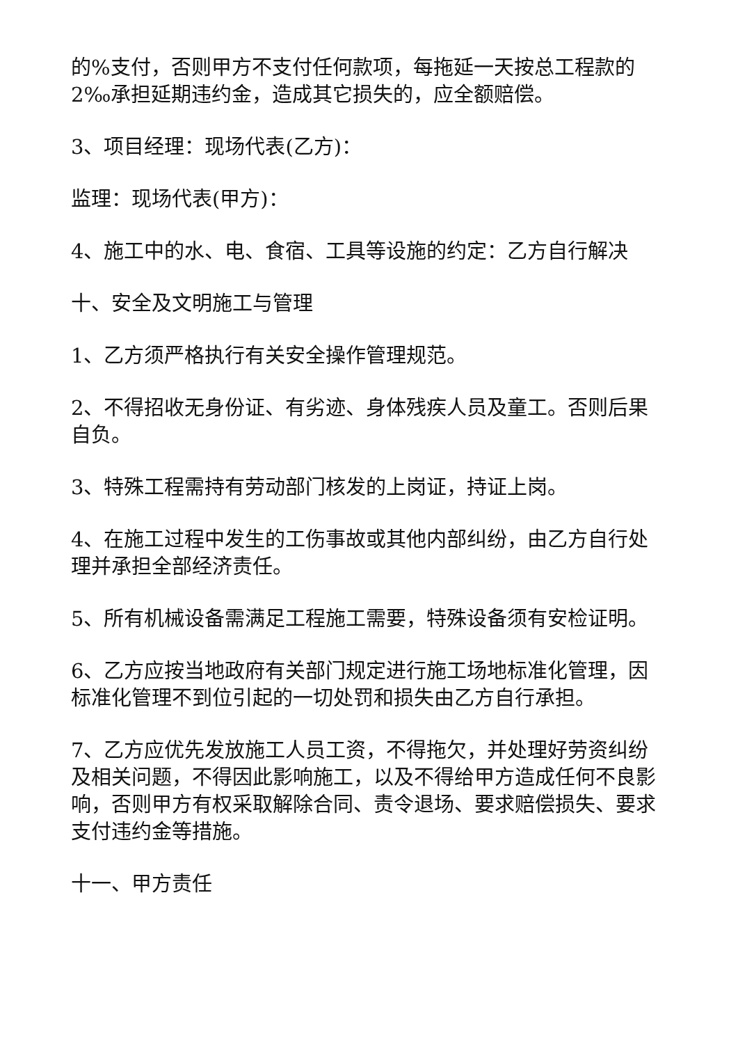的%支付，否则甲方不支付任何款项，每拖延一天按总工程款的2‰承担延期违约金，造成其它损失的，应全额赔偿。
3、项目经理：现场代表(乙方)：
监理：现场代表(甲方)：
4、施工中的水、电、食宿、工具等设施的约定：乙方自行解决
十、安全及文明施工与管理
1、乙方须严格执行有关安全操作管理规范。
2、不得招收无身份证、有劣迹、身体残疾人员及童工。否则后果自负。
3、特殊工程需持有劳动部门核发的上岗证，持证上岗。
4、在施工过程中发生的工伤事故或其他内部纠纷，由乙方自行处理并承担全部经济责任。
5、所有机械设备需满足工程施工需要，特殊设备须有安检证明。
6、乙方应按当地政府有关部门规定进行施工场地标准化管理，因标准化管理不到位引起的一切处罚和损失由乙方自行承担。
7、乙方应优先发放施工人员工资，不得拖欠，并处理好劳资纠纷及相关问题，不得因此影响施工，以及不得给甲方造成任何不良影响，否则甲方有权采取解除合同、责令退场、要求赔偿损失、要求支付违约金等措施。
十一、甲方责任